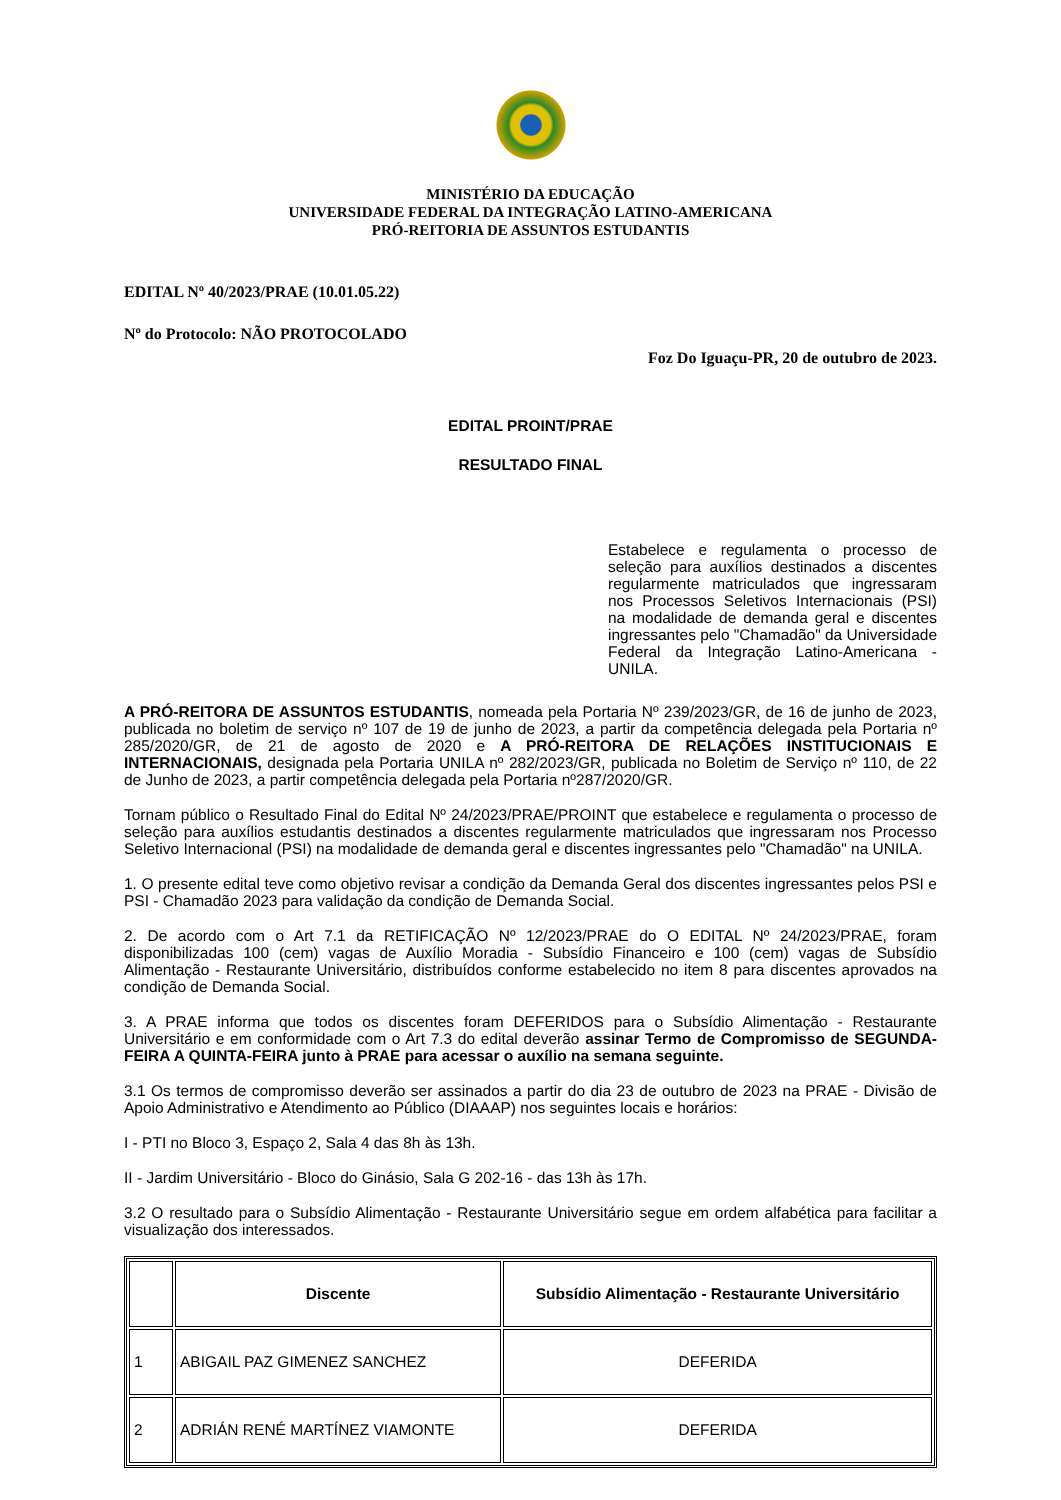MINISTÉRIO DA EDUCAÇÃO
UNIVERSIDADE FEDERAL DA INTEGRAÇÃO LATINO-AMERICANA
PRÓ-REITORIA DE ASSUNTOS ESTUDANTIS
EDITAL Nº 40/2023/PRAE (10.01.05.22)
Nº do Protocolo: NÃO PROTOCOLADO
Foz Do Iguaçu-PR, 20 de outubro de 2023.
EDITAL PROINT/PRAE
RESULTADO FINAL
Estabelece e regulamenta o processo de seleção para auxílios destinados a discentes regularmente matriculados que ingressaram nos Processos Seletivos Internacionais (PSI) na modalidade de demanda geral e discentes ingressantes pelo "Chamadão" da Universidade Federal da Integração Latino-Americana - UNILA.
A PRÓ-REITORA DE ASSUNTOS ESTUDANTIS, nomeada pela Portaria Nº 239/2023/GR, de 16 de junho de 2023, publicada no boletim de serviço nº 107 de 19 de junho de 2023, a partir da competência delegada pela Portaria nº 285/2020/GR, de 21 de agosto de 2020 e A PRÓ-REITORA DE RELAÇÕES INSTITUCIONAIS E INTERNACIONAIS, designada pela Portaria UNILA nº 282/2023/GR, publicada no Boletim de Serviço nº 110, de 22 de Junho de 2023, a partir competência delegada pela Portaria nº287/2020/GR.
Tornam público o Resultado Final do Edital Nº 24/2023/PRAE/PROINT que estabelece e regulamenta o processo de seleção para auxílios estudantis destinados a discentes regularmente matriculados que ingressaram nos Processo Seletivo Internacional (PSI) na modalidade de demanda geral e discentes ingressantes pelo "Chamadão" na UNILA.
1. O presente edital teve como objetivo revisar a condição da Demanda Geral dos discentes ingressantes pelos PSI e PSI - Chamadão 2023 para validação da condição de Demanda Social.
2. De acordo com o Art 7.1 da RETIFICAÇÃO Nº 12/2023/PRAE do O EDITAL Nº 24/2023/PRAE, foram disponibilizadas 100 (cem) vagas de Auxílio Moradia - Subsídio Financeiro e 100 (cem) vagas de Subsídio Alimentação - Restaurante Universitário, distribuídos conforme estabelecido no item 8 para discentes aprovados na condição de Demanda Social.
3. A PRAE informa que todos os discentes foram DEFERIDOS para o Subsídio Alimentação - Restaurante Universitário e em conformidade com o Art 7.3 do edital deverão assinar Termo de Compromisso de SEGUNDA-FEIRA A QUINTA-FEIRA junto à PRAE para acessar o auxílio na semana seguinte.
3.1 Os termos de compromisso deverão ser assinados a partir do dia 23 de outubro de 2023 na PRAE - Divisão de Apoio Administrativo e Atendimento ao Público (DIAAAP) nos seguintes locais e horários:
I - PTI no Bloco 3, Espaço 2, Sala 4 das 8h às 13h.
II - Jardim Universitário - Bloco do Ginásio, Sala G 202-16 - das 13h às 17h.
3.2 O resultado para o Subsídio Alimentação - Restaurante Universitário segue em ordem alfabética para facilitar a visualização dos interessados.
| | Discente | Subsídio Alimentação - Restaurante Universitário |
| --- | --- | --- |
| 1 | ABIGAIL PAZ GIMENEZ SANCHEZ | DEFERIDA |
| 2 | ADRIÁN RENÉ MARTÍNEZ VIAMONTE | DEFERIDA |